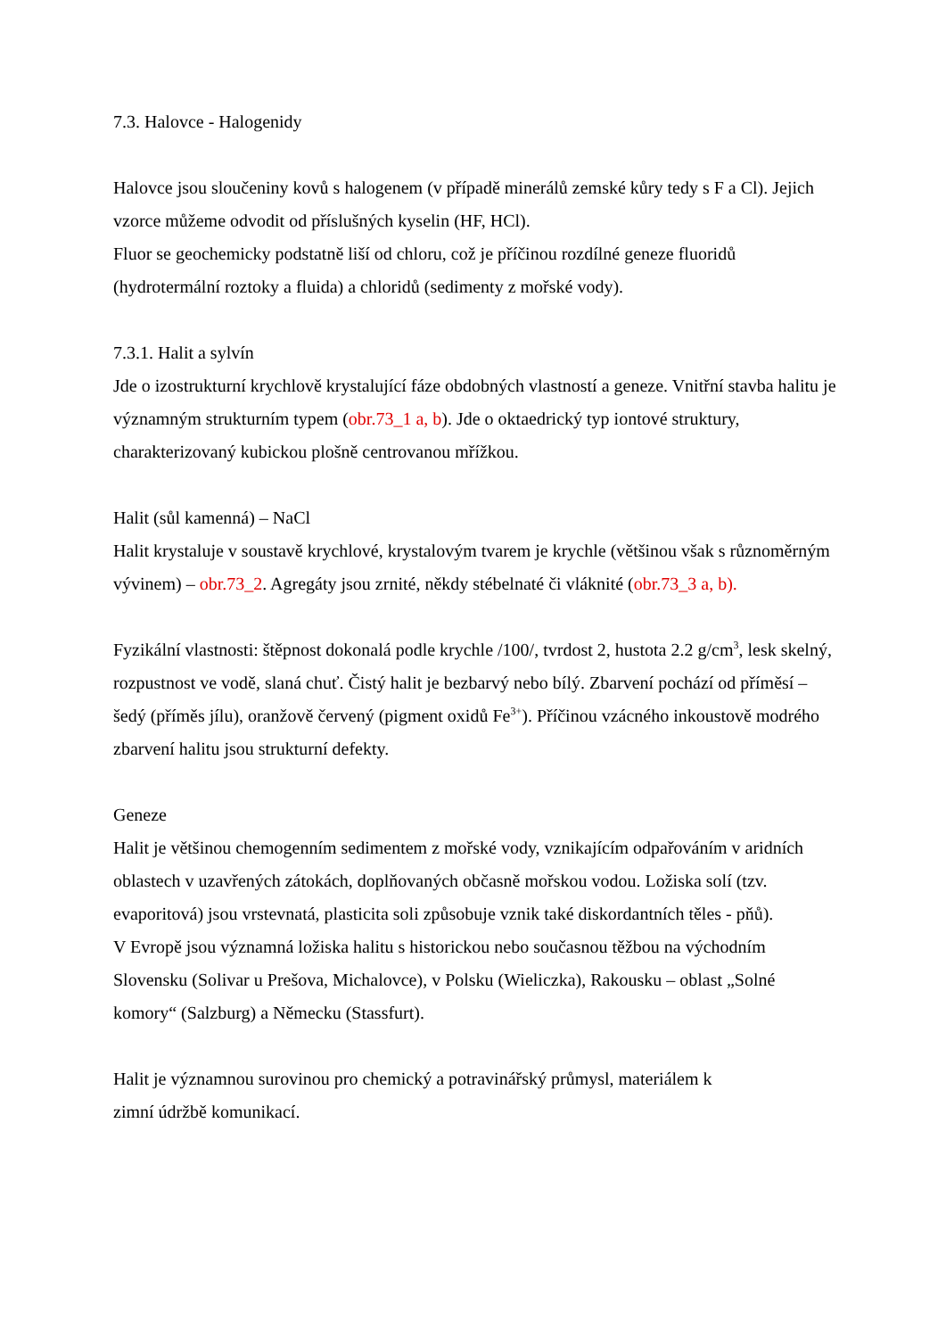7.3. Halovce - Halogenidy
Halovce jsou sloučeniny kovů s halogenem (v případě minerálů zemské kůry tedy s F a Cl). Jejich vzorce můžeme odvodit od příslušných kyselin (HF, HCl).
Fluor se geochemicky podstatně liší od chloru, což je příčinou rozdílné geneze fluoridů (hydrotermální roztoky a fluida) a chloridů (sedimenty z mořské vody).
7.3.1. Halit a sylvín
Jde o izostrukturní krychlově krystalující fáze obdobných vlastností a geneze. Vnitřní stavba halitu je významným strukturním typem (obr.73_1 a, b). Jde o oktaedrický typ iontové struktury, charakterizovaný kubickou plošně centrovanou mřížkou.
Halit (sůl kamenná) – NaCl
Halit krystaluje v soustavě krychlové, krystalovým tvarem je krychle (většinou však s různoměrným vývinem) – obr.73_2. Agregáty jsou zrnité, někdy stébelnaté či vláknité (obr.73_3 a, b).
Fyzikální vlastnosti: štěpnost dokonalá podle krychle /100/, tvrdost 2, hustota 2.2 g/cm<sup>3</sup>, lesk skelný, rozpustnost ve vodě, slaná chuť. Čistý halit je bezbarvý nebo bílý. Zbarvení pochází od příměsí – šedý (příměs jílu), oranžově červený (pigment oxidů Fe<sup>3+</sup>). Příčinou vzácného inkoustově modrého zbarvení halitu jsou strukturní defekty.
Geneze
Halit je většinou chemogenním sedimentem z mořské vody, vznikajícím odpařováním v aridních oblastech v uzavřených zátokách, doplňovaných občasně mořskou vodou. Ložiska solí (tzv. evaporitová) jsou vrstevnatá, plasticita soli způsobuje vznik také diskordantních těles - pňů).
V Evropě jsou významná ložiska halitu s historickou nebo současnou těžbou na východním Slovensku (Solivar u Prešova, Michalovce), v Polsku (Wieliczka), Rakousku – oblast „Solné komory“ (Salzburg) a Německu (Stassfurt).
Halit je významnou surovinou pro chemický a potravinářský průmysl, materiálem k
zimní údržbě komunikací.